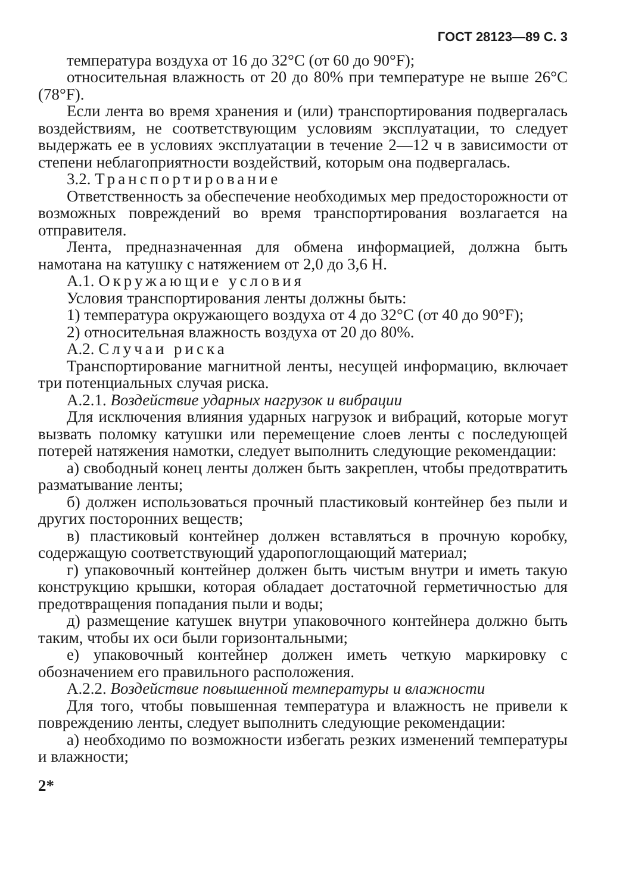ГОСТ 28123—89 С. 3
температура воздуха от 16 до 32°С (от 60 до 90°F);
относительная влажность от 20 до 80% при температуре не выше 26°С (78°F).
Если лента во время хранения и (или) транспортирования подвергалась воздействиям, не соответствующим условиям эксплуатации, то следует выдержать ее в условиях эксплуатации в течение 2—12 ч в зависимости от степени неблагоприятности воздействий, которым она подвергалась.
3.2. Транспортирование
Ответственность за обеспечение необходимых мер предосторожности от возможных повреждений во время транспортирования возлагается на отправителя.
Лента, предназначенная для обмена информацией, должна быть намотана на катушку с натяжением от 2,0 до 3,6 Н.
А.1. Окружающие условия
Условия транспортирования ленты должны быть:
1) температура окружающего воздуха от 4 до 32°С (от 40 до 90°F);
2) относительная влажность воздуха от 20 до 80%.
А.2. Случаи риска
Транспортирование магнитной ленты, несущей информацию, включает три потенциальных случая риска.
А.2.1. Воздействие ударных нагрузок и вибрации
Для исключения влияния ударных нагрузок и вибраций, которые могут вызвать поломку катушки или перемещение слоев ленты с последующей потерей натяжения намотки, следует выполнить следующие рекомендации:
а) свободный конец ленты должен быть закреплен, чтобы предотвратить разматывание ленты;
б) должен использоваться прочный пластиковый контейнер без пыли и других посторонних веществ;
в) пластиковый контейнер должен вставляться в прочную коробку, содержащую соответствующий ударопоглощающий материал;
г) упаковочный контейнер должен быть чистым внутри и иметь такую конструкцию крышки, которая обладает достаточной герметичностью для предотвращения попадания пыли и воды;
д) размещение катушек внутри упаковочного контейнера должно быть таким, чтобы их оси были горизонтальными;
е) упаковочный контейнер должен иметь четкую маркировку с обозначением его правильного расположения.
А.2.2. Воздействие повышенной температуры и влажности
Для того, чтобы повышенная температура и влажность не привели к повреждению ленты, следует выполнить следующие рекомендации:
а) необходимо по возможности избегать резких изменений температуры и влажности;
2*